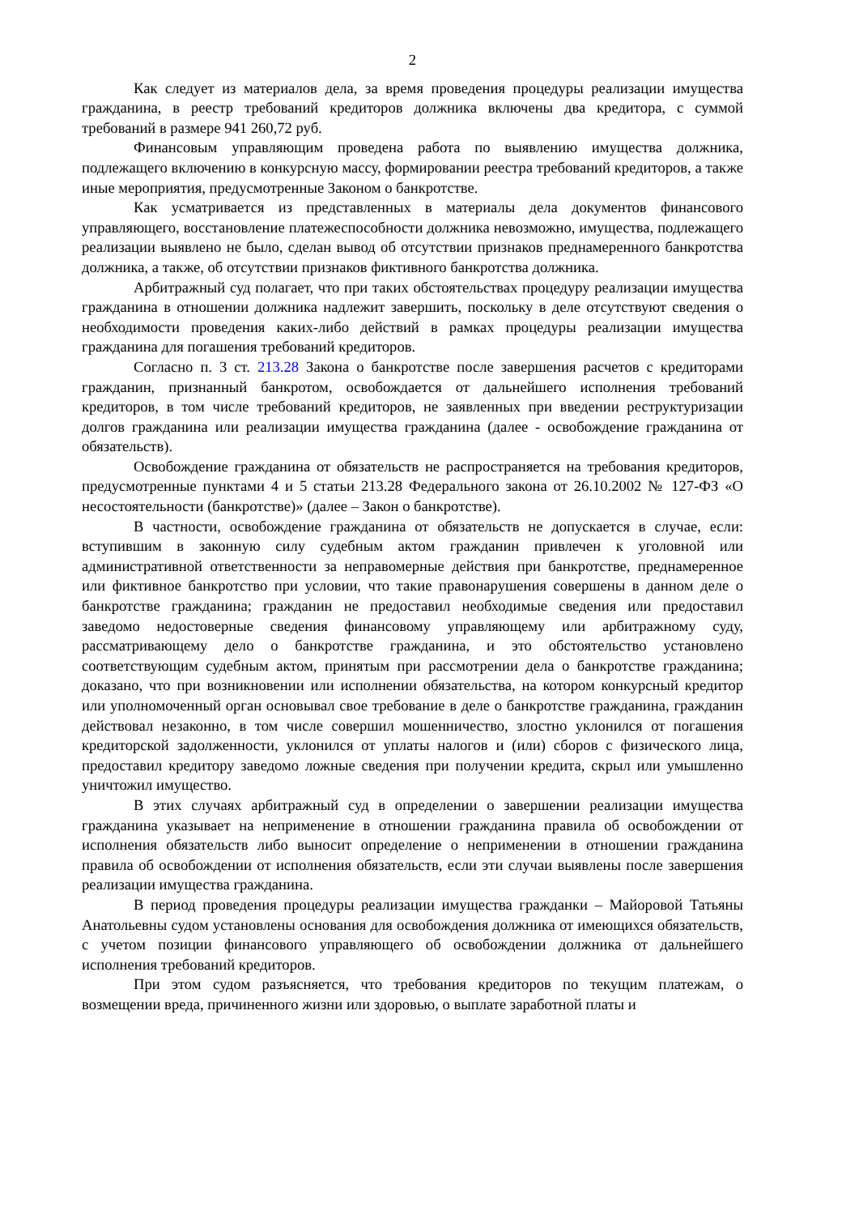2
Как следует из материалов дела, за время проведения процедуры реализации имущества гражданина, в реестр требований кредиторов должника включены два кредитора, с суммой требований в размере 941 260,72 руб.
Финансовым управляющим проведена работа по выявлению имущества должника, подлежащего включению в конкурсную массу, формировании реестра требований кредиторов, а также иные мероприятия, предусмотренные Законом о банкротстве.
Как усматривается из представленных в материалы дела документов финансового управляющего, восстановление платежеспособности должника невозможно, имущества, подлежащего реализации выявлено не было, сделан вывод об отсутствии признаков преднамеренного банкротства должника, а также, об отсутствии признаков фиктивного банкротства должника.
Арбитражный суд полагает, что при таких обстоятельствах процедуру реализации имущества гражданина в отношении должника надлежит завершить, поскольку в деле отсутствуют сведения о необходимости проведения каких-либо действий в рамках процедуры реализации имущества гражданина для погашения требований кредиторов.
Согласно п. 3 ст. 213.28 Закона о банкротстве после завершения расчетов с кредиторами гражданин, признанный банкротом, освобождается от дальнейшего исполнения требований кредиторов, в том числе требований кредиторов, не заявленных при введении реструктуризации долгов гражданина или реализации имущества гражданина (далее - освобождение гражданина от обязательств).
Освобождение гражданина от обязательств не распространяется на требования кредиторов, предусмотренные пунктами 4 и 5 статьи 213.28 Федерального закона от 26.10.2002 № 127-ФЗ «О несостоятельности (банкротстве)» (далее – Закон о банкротстве).
В частности, освобождение гражданина от обязательств не допускается в случае, если: вступившим в законную силу судебным актом гражданин привлечен к уголовной или административной ответственности за неправомерные действия при банкротстве, преднамеренное или фиктивное банкротство при условии, что такие правонарушения совершены в данном деле о банкротстве гражданина; гражданин не предоставил необходимые сведения или предоставил заведомо недостоверные сведения финансовому управляющему или арбитражному суду, рассматривающему дело о банкротстве гражданина, и это обстоятельство установлено соответствующим судебным актом, принятым при рассмотрении дела о банкротстве гражданина; доказано, что при возникновении или исполнении обязательства, на котором конкурсный кредитор или уполномоченный орган основывал свое требование в деле о банкротстве гражданина, гражданин действовал незаконно, в том числе совершил мошенничество, злостно уклонился от погашения кредиторской задолженности, уклонился от уплаты налогов и (или) сборов с физического лица, предоставил кредитору заведомо ложные сведения при получении кредита, скрыл или умышленно уничтожил имущество.
В этих случаях арбитражный суд в определении о завершении реализации имущества гражданина указывает на неприменение в отношении гражданина правила об освобождении от исполнения обязательств либо выносит определение о неприменении в отношении гражданина правила об освобождении от исполнения обязательств, если эти случаи выявлены после завершения реализации имущества гражданина.
В период проведения процедуры реализации имущества гражданки – Майоровой Татьяны Анатольевны судом установлены основания для освобождения должника от имеющихся обязательств, с учетом позиции финансового управляющего об освобождении должника от дальнейшего исполнения требований кредиторов.
При этом судом разъясняется, что требования кредиторов по текущим платежам, о возмещении вреда, причиненного жизни или здоровью, о выплате заработной платы и